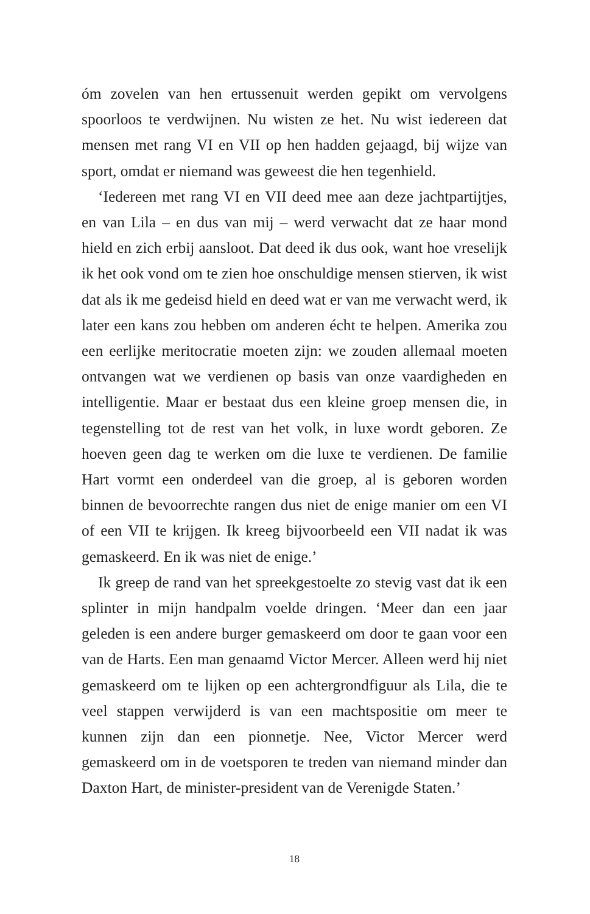óm zovelen van hen ertussenuit werden gepikt om vervolgens spoorloos te verdwijnen. Nu wisten ze het. Nu wist iedereen dat mensen met rang VI en VII op hen hadden gejaagd, bij wijze van sport, omdat er niemand was geweest die hen tegenhield.
‘Iedereen met rang VI en VII deed mee aan deze jachtpartijtjes, en van Lila – en dus van mij – werd verwacht dat ze haar mond hield en zich erbij aansloot. Dat deed ik dus ook, want hoe vreselijk ik het ook vond om te zien hoe onschuldige mensen stierven, ik wist dat als ik me gedeisd hield en deed wat er van me verwacht werd, ik later een kans zou hebben om anderen écht te helpen. Amerika zou een eerlijke meritocratie moeten zijn: we zouden allemaal moeten ontvangen wat we verdienen op basis van onze vaardigheden en intelligentie. Maar er bestaat dus een kleine groep mensen die, in tegenstelling tot de rest van het volk, in luxe wordt geboren. Ze hoeven geen dag te werken om die luxe te verdienen. De familie Hart vormt een onderdeel van die groep, al is geboren worden binnen de bevoorrechte rangen dus niet de enige manier om een VI of een VII te krijgen. Ik kreeg bijvoorbeeld een VII nadat ik was gemaskeerd. En ik was niet de enige.’
Ik greep de rand van het spreekgestoelte zo stevig vast dat ik een splinter in mijn handpalm voelde dringen. ‘Meer dan een jaar geleden is een andere burger gemaskeerd om door te gaan voor een van de Harts. Een man genaamd Victor Mercer. Alleen werd hij niet gemaskeerd om te lijken op een achtergrondfiguur als Lila, die te veel stappen verwijderd is van een machtspositie om meer te kunnen zijn dan een pionnetje. Nee, Victor Mercer werd gemaskeerd om in de voetsporen te treden van niemand minder dan Daxton Hart, de minister-president van de Verenigde Staten.’
18